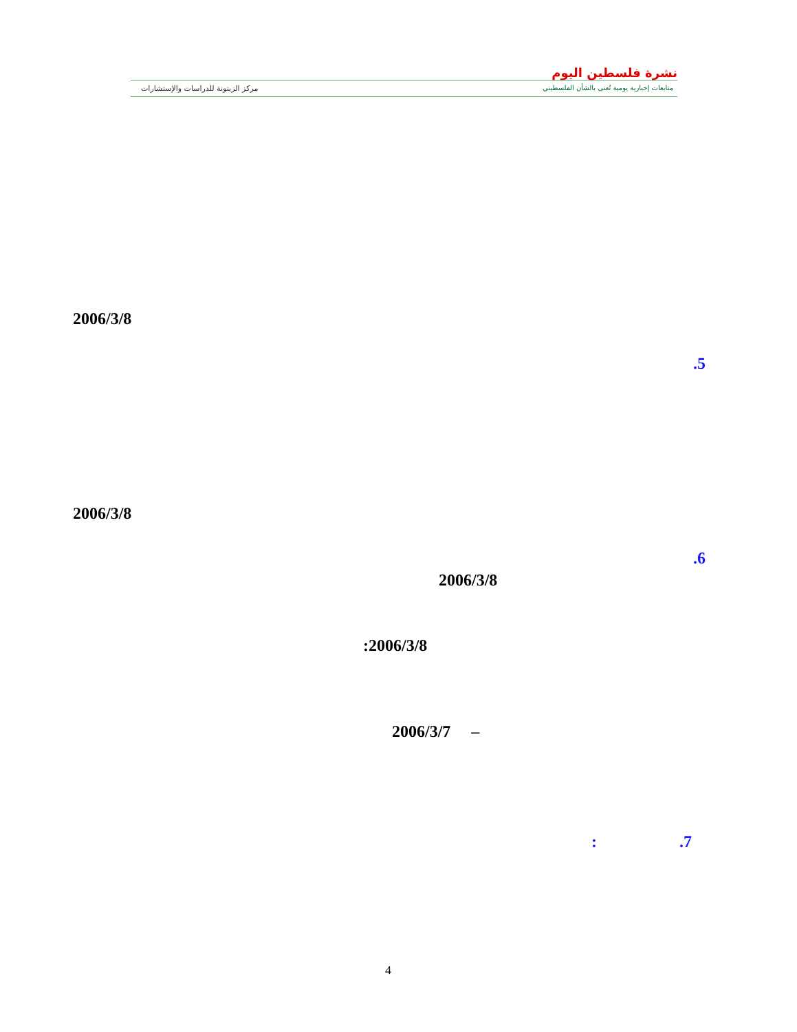نشرة فلسطين اليوم
متابعات إخبارية يومية تُعنى بالشأن الفلسطيني
مركز الزيتونة للدراسات والإستشارات
2006/3/8
.5
2006/3/8
.6
2006/3/8
:2006/3/8
2006/3/7 –
: .7
4